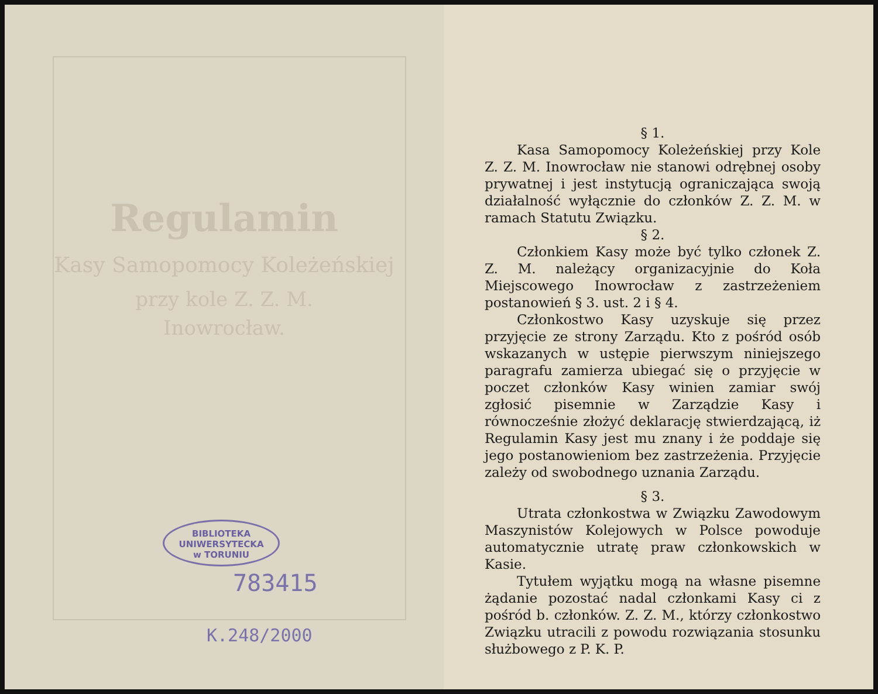Regulamin
Kasy Samopomocy Koleżeńskiej
przy kole Z. Z. M.
Inowrocław.
BIBLIOTEKA
UNIWERSYTECKA
w TORUNIU
783415
K.248/2000
§ 1.
Kasa Samopomocy Koleżeńskiej przy Kole Z. Z. M. Inowrocław nie stanowi odrębnej osoby prywatnej i jest instytucją ograniczająca swoją działalność wyłącznie do członków Z. Z. M. w ramach Statutu Związku.
§ 2.
Członkiem Kasy może być tylko członek Z. Z. M. należący organizacyjnie do Koła Miejscowego Inowrocław z zastrzeżeniem postanowień § 3. ust. 2 i § 4.
Członkostwo Kasy uzyskuje się przez przyjęcie ze strony Zarządu. Kto z pośród osób wskazanych w ustępie pierwszym niniejszego paragrafu zamierza ubiegać się o przyjęcie w poczet członków Kasy winien zamiar swój zgłosić pisemnie w Zarządzie Kasy i równocześnie złożyć deklarację stwierdzającą, iż Regulamin Kasy jest mu znany i że poddaje się jego postanowieniom bez zastrzeżenia. Przyjęcie zależy od swobodnego uznania Zarządu.
§ 3.
Utrata członkostwa w Związku Zawodowym Maszynistów Kolejowych w Polsce powoduje automatycznie utratę praw członkowskich w Kasie.
Tytułem wyjątku mogą na własne pisemne żądanie pozostać nadal członkami Kasy ci z pośród b. członków. Z. Z. M., którzy członkostwo Związku utracili z powodu rozwiązania stosunku służbowego z P. K. P.